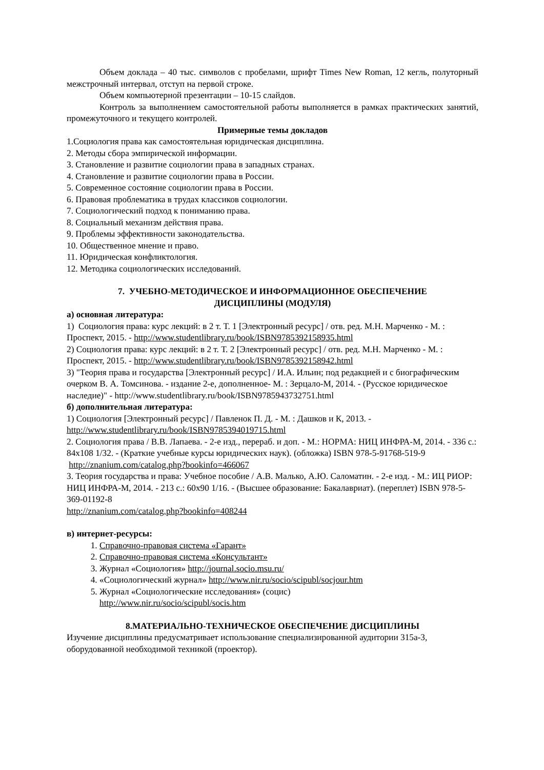Объем доклада – 40 тыс. символов с пробелами, шрифт Times New Roman, 12 кегль, полуторный межстрочный интервал, отступ на первой строке.
Объем компьютерной презентации – 10-15 слайдов.
Контроль за выполнением самостоятельной работы выполняется в рамках практических занятий, промежуточного и текущего контролей.
Примерные темы докладов
1.Социология права как самостоятельная юридическая дисциплина.
2. Методы сбора эмпирической информации.
3. Становление и развитие социологии права в западных странах.
4. Становление и развитие социологии права в России.
5. Современное состояние социологии права в России.
6. Правовая проблематика в трудах классиков социологии.
7. Социологический подход к пониманию права.
8. Социальный механизм действия права.
9. Проблемы эффективности законодательства.
10. Общественное мнение и право.
11. Юридическая конфликтология.
12. Методика социологических исследований.
7. УЧЕБНО-МЕТОДИЧЕСКОЕ И ИНФОРМАЦИОННОЕ ОБЕСПЕЧЕНИЕ
ДИСЦИПЛИНЫ (МОДУЛЯ)
а) основная литература:
1) Социология права: курс лекций: в 2 т. Т. 1 [Электронный ресурс] / отв. ред. М.Н. Марченко - М. : Проспект, 2015. - http://www.studentlibrary.ru/book/ISBN9785392158935.html
2) Социология права: курс лекций: в 2 т. Т. 2 [Электронный ресурс] / отв. ред. М.Н. Марченко - М. : Проспект, 2015. - http://www.studentlibrary.ru/book/ISBN9785392158942.html
3) "Теория права и государства [Электронный ресурс] / И.А. Ильин; под редакцией и с биографическим очерком В. А. Томсинова. - издание 2-е, дополненное- М. : Зерцало-М, 2014. - (Русское юридическое наследие)" - http://www.studentlibrary.ru/book/ISBN9785943732751.html
б) дополнительная литература:
1) Социология [Электронный ресурс] / Павленок П. Д. - М. : Дашков и К, 2013. - http://www.studentlibrary.ru/book/ISBN9785394019715.html
2. Социология права / В.В. Лапаева. - 2-е изд., перераб. и доп. - М.: НОРМА: НИЦ ИНФРА-М, 2014. - 336 с.: 84x108 1/32. - (Краткие учебные курсы юридических наук). (обложка) ISBN 978-5-91768-519-9 http://znanium.com/catalog.php?bookinfo=466067
3. Теория государства и права: Учебное пособие / А.В. Малько, А.Ю. Саломатин. - 2-е изд. - М.: ИЦ РИОР: НИЦ ИНФРА-М, 2014. - 213 с.: 60x90 1/16. - (Высшее образование: Бакалавриат). (переплет) ISBN 978-5-369-01192-8
http://znanium.com/catalog.php?bookinfo=408244
в) интернет-ресурсы:
1. Справочно-правовая система «Гарант»
2. Справочно-правовая система «Консультант»
3. Журнал «Социология» http://journal.socio.msu.ru/
4. «Социологический журнал» http://www.nir.ru/socio/scipubl/socjour.htm
5. Журнал «Социологические исследования» (социс)
http://www.nir.ru/socio/scipubl/socis.htm
8.МАТЕРИАЛЬНО-ТЕХНИЧЕСКОЕ ОБЕСПЕЧЕНИЕ ДИСЦИПЛИНЫ
Изучение дисциплины предусматривает использование специализированной аудитории 315а-3, оборудованной необходимой техникой (проектор).